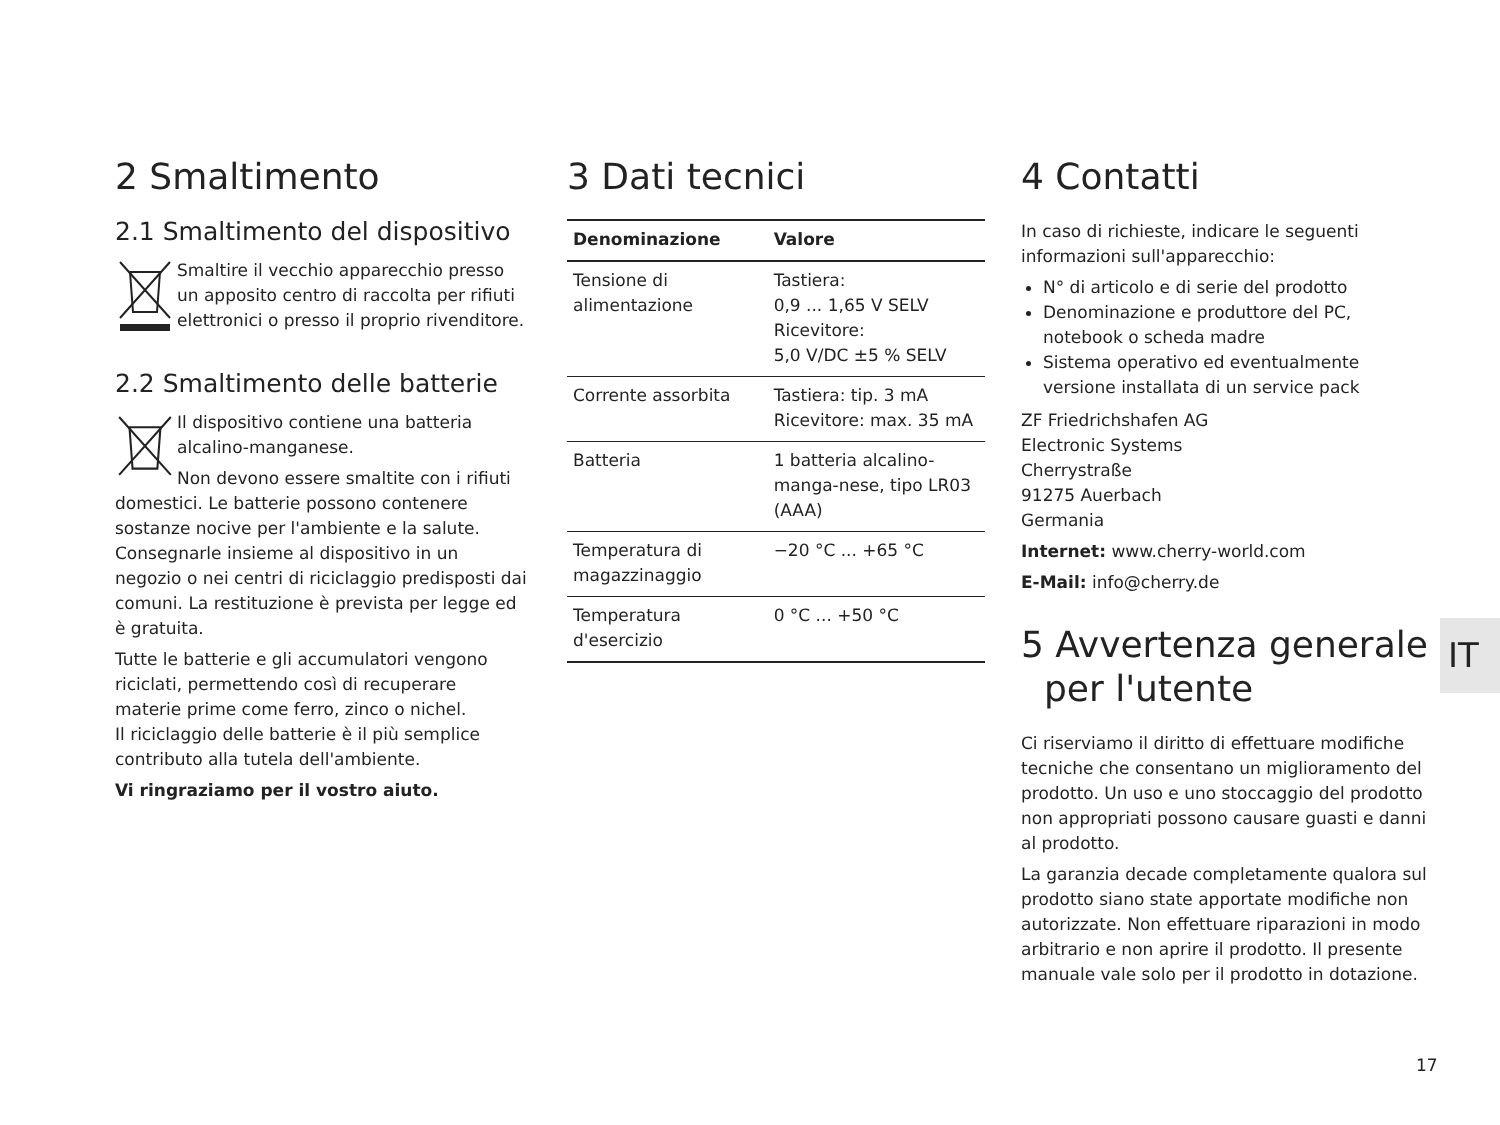2 Smaltimento
2.1 Smaltimento del dispositivo
Smaltire il vecchio apparecchio presso un apposito centro di raccolta per rifiuti elettronici o presso il proprio rivenditore.
2.2 Smaltimento delle batterie
Il dispositivo contiene una batteria alcalino-manganese.
Non devono essere smaltite con i rifiuti domestici. Le batterie possono contenere sostanze nocive per l'ambiente e la salute. Consegnarle insieme al dispositivo in un negozio o nei centri di riciclaggio predisposti dai comuni. La restituzione è prevista per legge ed è gratuita.
Tutte le batterie e gli accumulatori vengono riciclati, permettendo così di recuperare materie prime come ferro, zinco o nichel.
Il riciclaggio delle batterie è il più semplice contributo alla tutela dell'ambiente.
Vi ringraziamo per il vostro aiuto.
3 Dati tecnici
| Denominazione | Valore |
| --- | --- |
| Tensione di alimentazione | Tastiera: 0,9 ... 1,65 V SELV Ricevitore: 5,0 V/DC ±5 % SELV |
| Corrente assorbita | Tastiera: tip. 3 mA Ricevitore: max. 35 mA |
| Batteria | 1 batteria alcalino-manga-nese, tipo LR03 (AAA) |
| Temperatura di magazzinaggio | −20 °C ... +65 °C |
| Temperatura d'esercizio | 0 °C ... +50 °C |
4 Contatti
In caso di richieste, indicare le seguenti informazioni sull'apparecchio:
N° di articolo e di serie del prodotto
Denominazione e produttore del PC, notebook o scheda madre
Sistema operativo ed eventualmente versione installata di un service pack
ZF Friedrichshafen AG
Electronic Systems
Cherrystraße
91275 Auerbach
Germania
Internet: www.cherry-world.com
E-Mail: info@cherry.de
5 Avvertenza generale
per l'utente
Ci riserviamo il diritto di effettuare modifiche tecniche che consentano un miglioramento del prodotto. Un uso e uno stoccaggio del prodotto non appropriati possono causare guasti e danni al prodotto.
La garanzia decade completamente qualora sul prodotto siano state apportate modifiche non autorizzate. Non effettuare riparazioni in modo arbitrario e non aprire il prodotto. Il presente manuale vale solo per il prodotto in dotazione.
IT
17